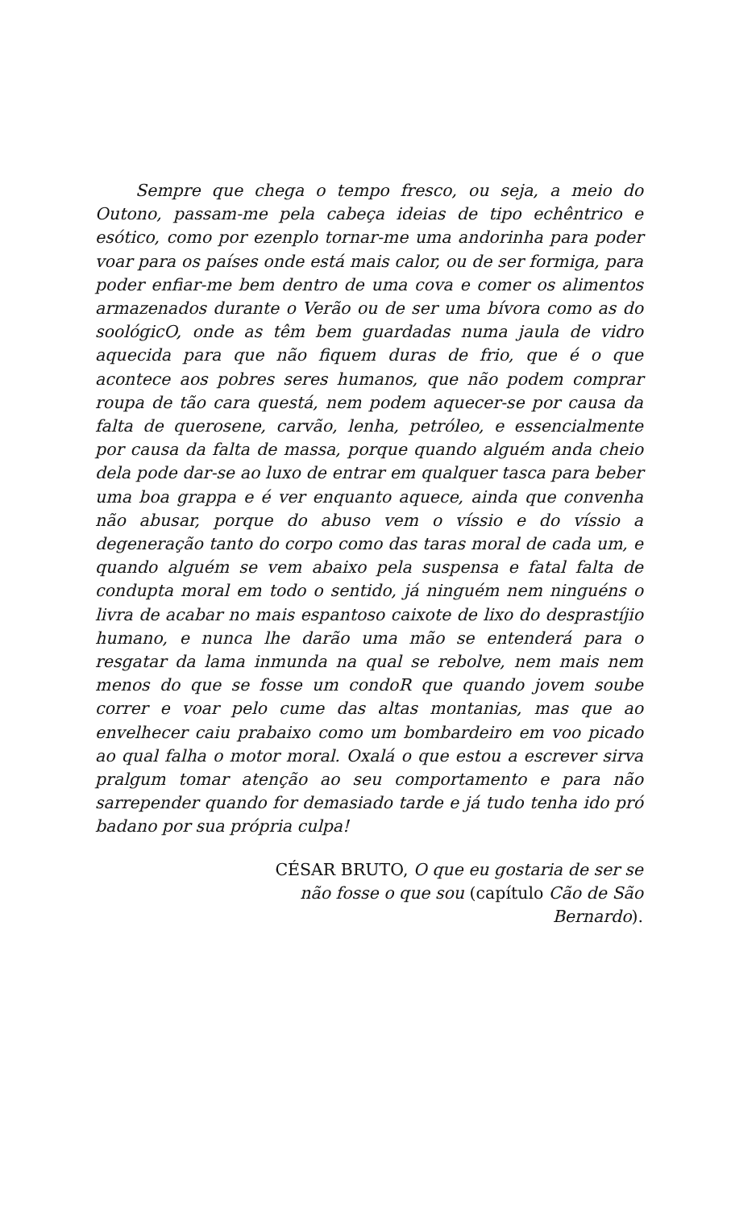Sempre que chega o tempo fresco, ou seja, a meio do Outono, passam-me pela cabeça ideias de tipo echêntrico e esótico, como por ezenplo tornar-me uma andorinha para poder voar para os países onde está mais calor, ou de ser formiga, para poder enfiar-me bem dentro de uma cova e comer os alimentos armazenados durante o Verão ou de ser uma bívora como as do soológicO, onde as têm bem guardadas numa jaula de vidro aquecida para que não fiquem duras de frio, que é o que acontece aos pobres seres humanos, que não podem comprar roupa de tão cara questá, nem podem aquecer-se por causa da falta de querosene, carvão, lenha, petróleo, e essencialmente por causa da falta de massa, porque quando alguém anda cheio dela pode dar-se ao luxo de entrar em qualquer tasca para beber uma boa grappa e é ver enquanto aquece, ainda que convenha não abusar, porque do abuso vem o víssio e do víssio a degeneração tanto do corpo como das taras moral de cada um, e quando alguém se vem abaixo pela suspensa e fatal falta de condupta moral em todo o sentido, já ninguém nem ninguéns o livra de acabar no mais espantoso caixote de lixo do desprastíjio humano, e nunca lhe darão uma mão se entenderá para o resgatar da lama inmunda na qual se rebolve, nem mais nem menos do que se fosse um condoR que quando jovem soube correr e voar pelo cume das altas montanias, mas que ao envelhecer caiu prabaixo como um bombardeiro em voo picado ao qual falha o motor moral. Oxalá o que estou a escrever sirva pralgum tomar atenção ao seu comportamento e para não sarrepender quando for demasiado tarde e já tudo tenha ido pró badano por sua própria culpa!
CÉSAR BRUTO, O que eu gostaria de ser se não fosse o que sou (capítulo Cão de São Bernardo).